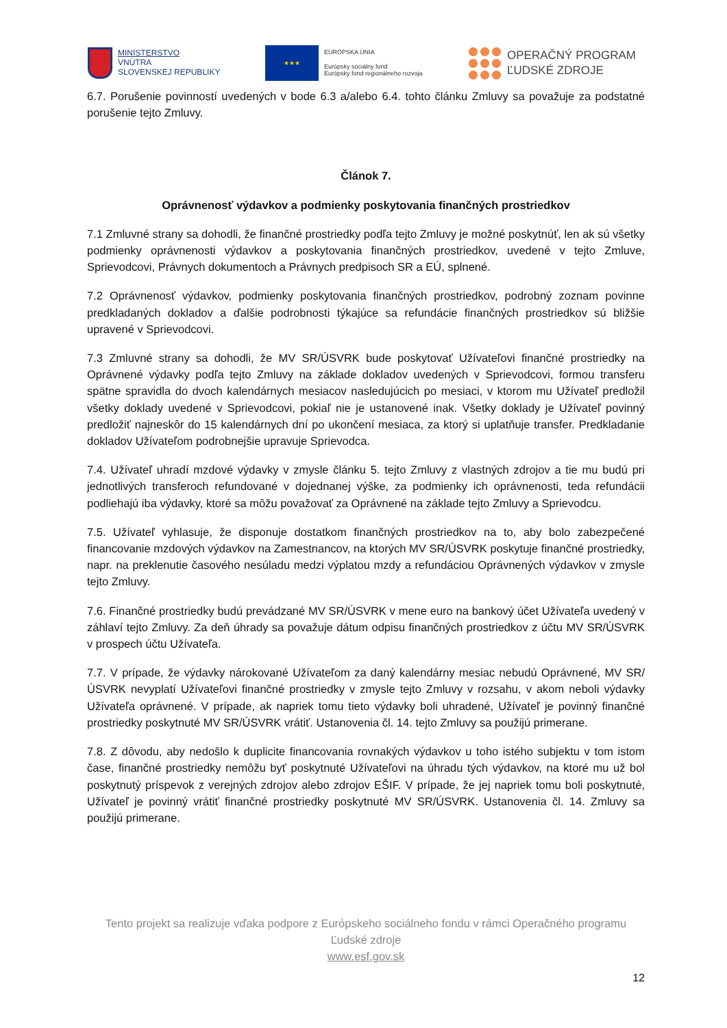MINISTERSTVO
VNÚTRA
SLOVENSKEJ REPUBLIKY
★★★
EURÓPSKA ÚNIA
Európsky sociálny fond
Európsky fond regionálneho rozvoja
OPERAČNÝ PROGRAM
ĽUDSKÉ ZDROJE
6.7. Porušenie povinností uvedených v bode 6.3 a/alebo 6.4. tohto článku Zmluvy sa považuje za podstatné porušenie tejto Zmluvy.
Článok 7.
Oprávnenosť výdavkov a podmienky poskytovania finančných prostriedkov
7.1 Zmluvné strany sa dohodli, že finančné prostriedky podľa tejto Zmluvy je možné poskytnúť, len ak sú všetky podmienky oprávnenosti výdavkov a poskytovania finančných prostriedkov, uvedené v tejto Zmluve, Sprievodcovi, Právnych dokumentoch a Právnych predpisoch SR a EÚ, splnené.
7.2 Oprávnenosť výdavkov, podmienky poskytovania finančných prostriedkov, podrobný zoznam povinne predkladaných dokladov a ďalšie podrobnosti týkajúce sa refundácie finančných prostriedkov sú bližšie upravené v Sprievodcovi.
7.3 Zmluvné strany sa dohodli, že MV SR/ÚSVRK bude poskytovať Užívateľovi finančné prostriedky na Oprávnené výdavky podľa tejto Zmluvy na základe dokladov uvedených v Sprievodcovi, formou transferu spätne spravidla do dvoch kalendárnych mesiacov nasledujúcich po mesiaci, v ktorom mu Užívateľ predložil všetky doklady uvedené v Sprievodcovi, pokiaľ nie je ustanovené inak. Všetky doklady je Užívateľ povinný predložiť najneskôr do 15 kalendárnych dní po ukončení mesiaca, za ktorý si uplatňuje transfer. Predkladanie dokladov Užívateľom podrobnejšie upravuje Sprievodca.
7.4. Užívateľ uhradí mzdové výdavky v zmysle článku 5. tejto Zmluvy z vlastných zdrojov a tie mu budú pri jednotlivých transferoch refundované v dojednanej výške, za podmienky ich oprávnenosti, teda refundácii podliehajú iba výdavky, ktoré sa môžu považovať za Oprávnené na základe tejto Zmluvy a Sprievodcu.
7.5. Užívateľ vyhlasuje, že disponuje dostatkom finančných prostriedkov na to, aby bolo zabezpečené financovanie mzdových výdavkov na Zamestnancov, na ktorých MV SR/ÚSVRK poskytuje finančné prostriedky, napr. na preklenutie časového nesúladu medzi výplatou mzdy a refundáciou Oprávnených výdavkov v zmysle tejto Zmluvy.
7.6. Finančné prostriedky budú prevádzané MV SR/ÚSVRK v mene euro na bankový účet Užívateľa uvedený v záhlaví tejto Zmluvy. Za deň úhrady sa považuje dátum odpisu finančných prostriedkov z účtu MV SR/ÚSVRK v prospech účtu Užívateľa.
7.7. V prípade, že výdavky nárokované Užívateľom za daný kalendárny mesiac nebudú Oprávnené, MV SR/ÚSVRK nevyplatí Užívateľovi finančné prostriedky v zmysle tejto Zmluvy v rozsahu, v akom neboli výdavky Užívateľa oprávnené. V prípade, ak napriek tomu tieto výdavky boli uhradené, Užívateľ je povinný finančné prostriedky poskytnuté MV SR/ÚSVRK vrátiť. Ustanovenia čl. 14. tejto Zmluvy sa použijú primerane.
7.8. Z dôvodu, aby nedošlo k duplicite financovania rovnakých výdavkov u toho istého subjektu v tom istom čase, finančné prostriedky nemôžu byť poskytnuté Užívateľovi na úhradu tých výdavkov, na ktoré mu už bol poskytnutý príspevok z verejných zdrojov alebo zdrojov EŠIF. V prípade, že jej napriek tomu boli poskytnuté, Užívateľ je povinný vrátiť finančné prostriedky poskytnuté MV SR/ÚSVRK. Ustanovenia čl. 14. Zmluvy sa použijú primerane.
Tento projekt sa realizuje vďaka podpore z Európskeho sociálneho fondu v rámci Operačného programu Ľudské zdroje
www.esf.gov.sk
12